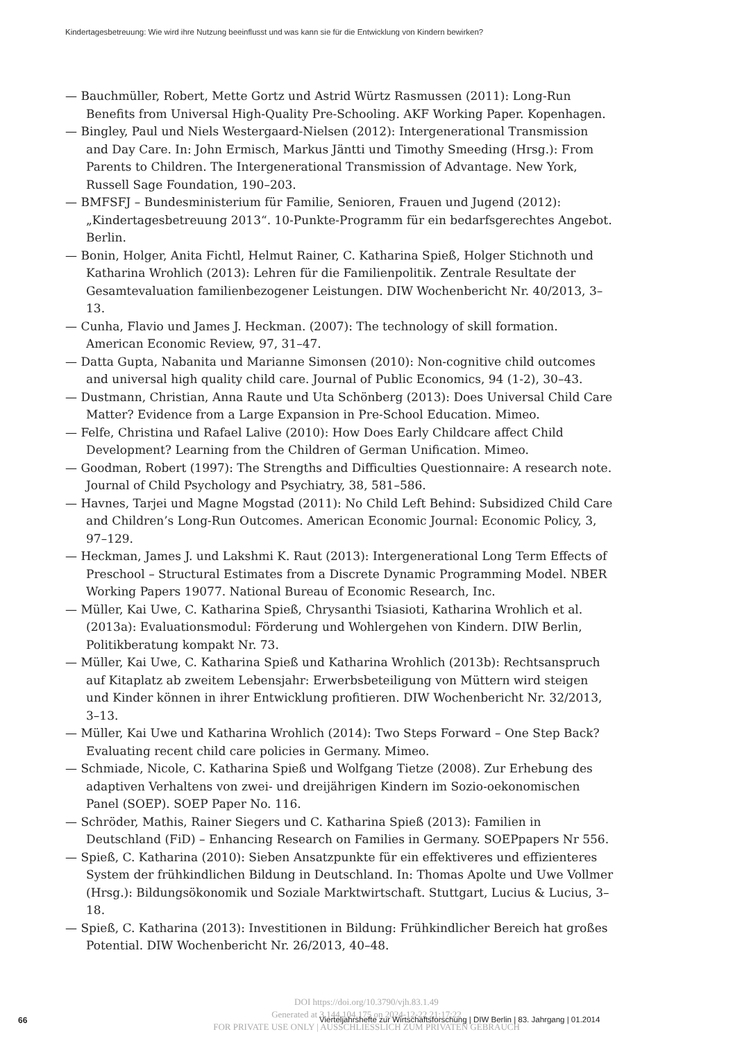Kindertagesbetreuung: Wie wird ihre Nutzung beeinflusst und was kann sie für die Entwicklung von Kindern bewirken?
— Bauchmüller, Robert, Mette Gortz und Astrid Würtz Rasmussen (2011): Long-Run Benefits from Universal High-Quality Pre-Schooling. AKF Working Paper. Kopenhagen.
— Bingley, Paul und Niels Westergaard-Nielsen (2012): Intergenerational Transmission and Day Care. In: John Ermisch, Markus Jäntti und Timothy Smeeding (Hrsg.): From Parents to Children. The Intergenerational Transmission of Advantage. New York, Russell Sage Foundation, 190–203.
— BMFSFJ – Bundesministerium für Familie, Senioren, Frauen und Jugend (2012): „Kindertagesbetreuung 2013“. 10-Punkte-Programm für ein bedarfsgerechtes Angebot. Berlin.
— Bonin, Holger, Anita Fichtl, Helmut Rainer, C. Katharina Spieß, Holger Stichnoth und Katharina Wrohlich (2013): Lehren für die Familienpolitik. Zentrale Resultate der Gesamtevaluation familienbezogener Leistungen. DIW Wochenbericht Nr. 40/2013, 3–13.
— Cunha, Flavio und James J. Heckman. (2007): The technology of skill formation. American Economic Review, 97, 31–47.
— Datta Gupta, Nabanita und Marianne Simonsen (2010): Non-cognitive child outcomes and universal high quality child care. Journal of Public Economics, 94 (1-2), 30–43.
— Dustmann, Christian, Anna Raute und Uta Schönberg (2013): Does Universal Child Care Matter? Evidence from a Large Expansion in Pre-School Education. Mimeo.
— Felfe, Christina und Rafael Lalive (2010): How Does Early Childcare affect Child Development? Learning from the Children of German Unification. Mimeo.
— Goodman, Robert (1997): The Strengths and Difficulties Questionnaire: A research note. Journal of Child Psychology and Psychiatry, 38, 581–586.
— Havnes, Tarjei und Magne Mogstad (2011): No Child Left Behind: Subsidized Child Care and Children’s Long-Run Outcomes. American Economic Journal: Economic Policy, 3, 97–129.
— Heckman, James J. und Lakshmi K. Raut (2013): Intergenerational Long Term Effects of Preschool – Structural Estimates from a Discrete Dynamic Programming Model. NBER Working Papers 19077. National Bureau of Economic Research, Inc.
— Müller, Kai Uwe, C. Katharina Spieß, Chrysanthi Tsiasioti, Katharina Wrohlich et al. (2013a): Evaluationsmodul: Förderung und Wohlergehen von Kindern. DIW Berlin, Politikberatung kompakt Nr. 73.
— Müller, Kai Uwe, C. Katharina Spieß und Katharina Wrohlich (2013b): Rechtsanspruch auf Kitaplatz ab zweitem Lebensjahr: Erwerbsbeteiligung von Müttern wird steigen und Kinder können in ihrer Entwicklung profitieren. DIW Wochenbericht Nr. 32/2013, 3–13.
— Müller, Kai Uwe und Katharina Wrohlich (2014): Two Steps Forward – One Step Back? Evaluating recent child care policies in Germany. Mimeo.
— Schmiade, Nicole, C. Katharina Spieß und Wolfgang Tietze (2008). Zur Erhebung des adaptiven Verhaltens von zwei- und dreijährigen Kindern im Sozio-oekonomischen Panel (SOEP). SOEP Paper No. 116.
— Schröder, Mathis, Rainer Siegers und C. Katharina Spieß (2013): Familien in Deutschland (FiD) – Enhancing Research on Families in Germany. SOEPpapers Nr 556.
— Spieß, C. Katharina (2010): Sieben Ansatzpunkte für ein effektiveres und effizienteres System der frühkindlichen Bildung in Deutschland. In: Thomas Apolte und Uwe Vollmer (Hrsg.): Bildungsökonomik und Soziale Marktwirtschaft. Stuttgart, Lucius & Lucius, 3–18.
— Spieß, C. Katharina (2013): Investitionen in Bildung: Frühkindlicher Bereich hat großes Potential. DIW Wochenbericht Nr. 26/2013, 40–48.
DOI https://doi.org/10.3790/vjh.83.1.49
Generated at 3.144.104.175 on 2024-12-22 21:17:22
FOR PRIVATE USE ONLY | AUSSCHLIESSLICH ZUM PRIVATEN GEBRAUCH
66
Vierteljahrshefte zur Wirtschaftsforschung | DIW Berlin | 83. Jahrgang | 01.2014